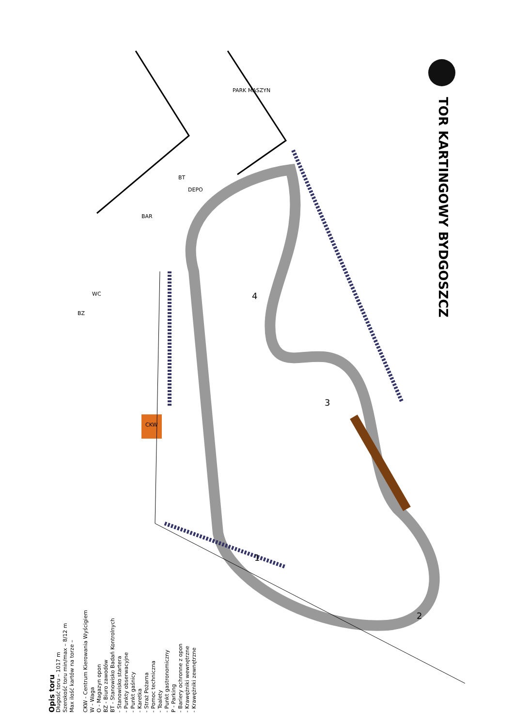TOR KARTINGOWY BYDGOSZCZ
PARK MASZYN
BT
DEPO
BAR
WC
BZ
CKW
4
3
1
2
Opis toru
Długość toru – 1017 m
Szerokość toru min/max – 8/12 m
Max ilość kartów na torze –
CKW - Centrum Kierowania Wyścigiem
W - Waga
O - Magazyn opon
BZ - Biuro zawodów
BT - Stanowisko Badań Kontrolnych
- Stanowisko startera
- Punkty obserwacyjne
- Punkt gaśnicy
- Karetka
- Straż Pożarna
- Pomoc techniczna
- Toalety
- Punkt gastronomiczny
P - Parking
- Bariery ochronne z opon
- Krawężniki wewnętrzne
- Krawężniki zewnętrzne